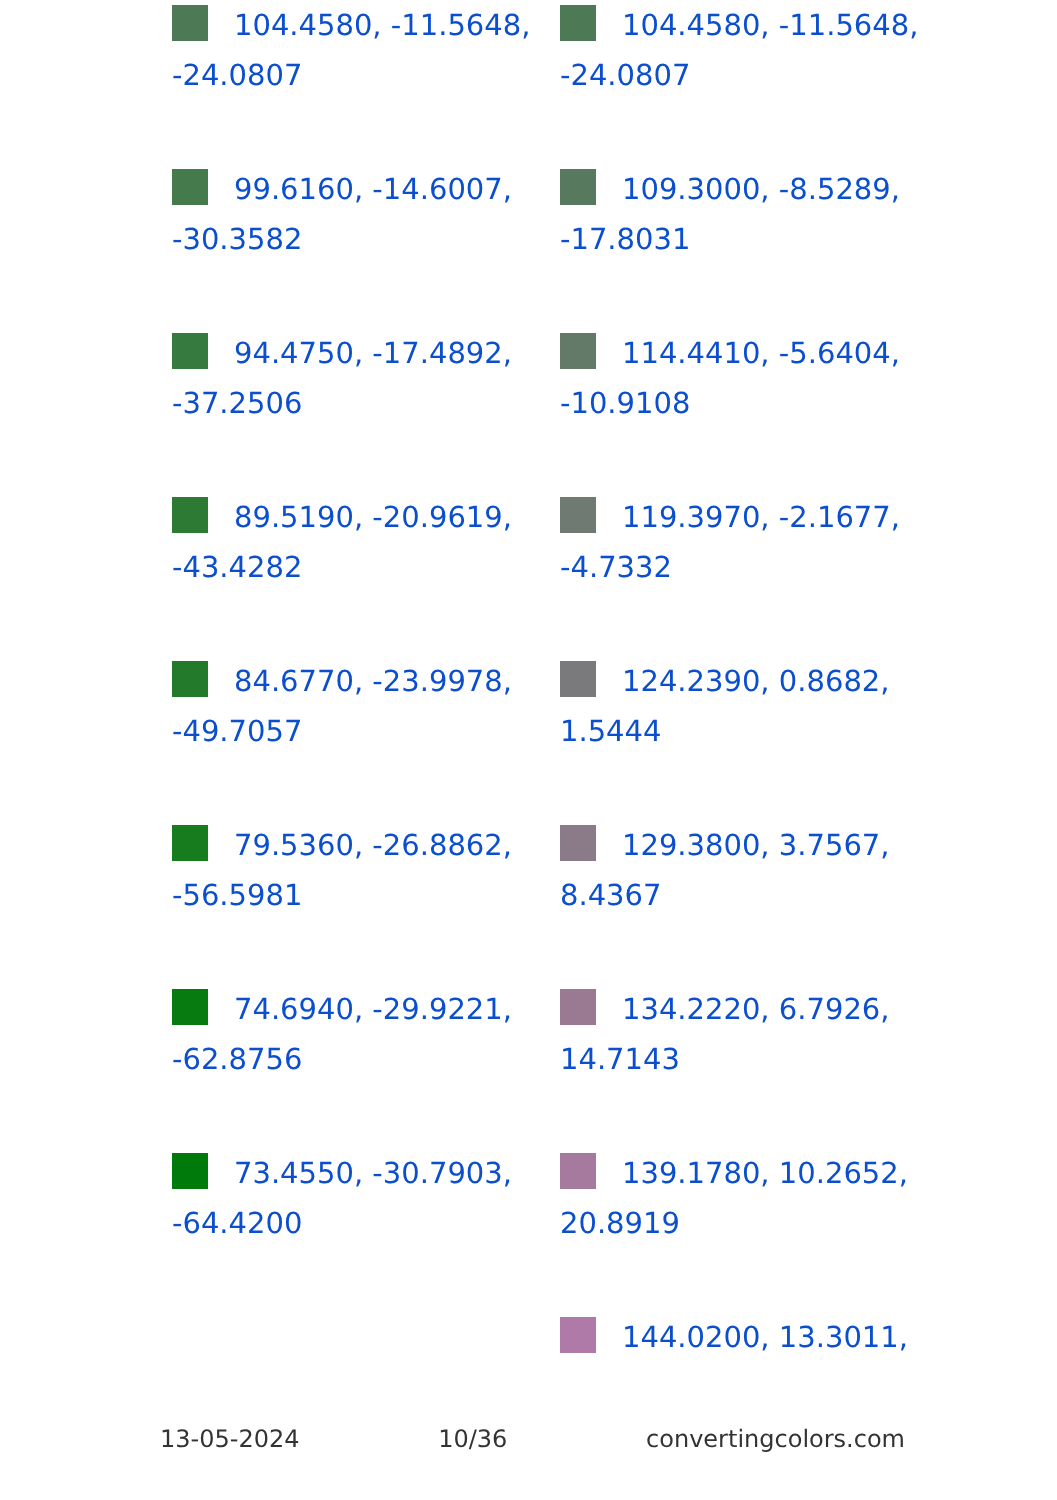104.4580, -11.5648, -24.0807
99.6160, -14.6007, -30.3582
94.4750, -17.4892, -37.2506
89.5190, -20.9619, -43.4282
84.6770, -23.9978, -49.7057
79.5360, -26.8862, -56.5981
74.6940, -29.9221, -62.8756
73.4550, -30.7903, -64.4200
104.4580, -11.5648, -24.0807
109.3000, -8.5289, -17.8031
114.4410, -5.6404, -10.9108
119.3970, -2.1677, -4.7332
124.2390, 0.8682, 1.5444
129.3800, 3.7567, 8.4367
134.2220, 6.7926, 14.7143
139.1780, 10.2652, 20.8919
144.0200, 13.3011,
13-05-2024 10/36 convertingcolors.com